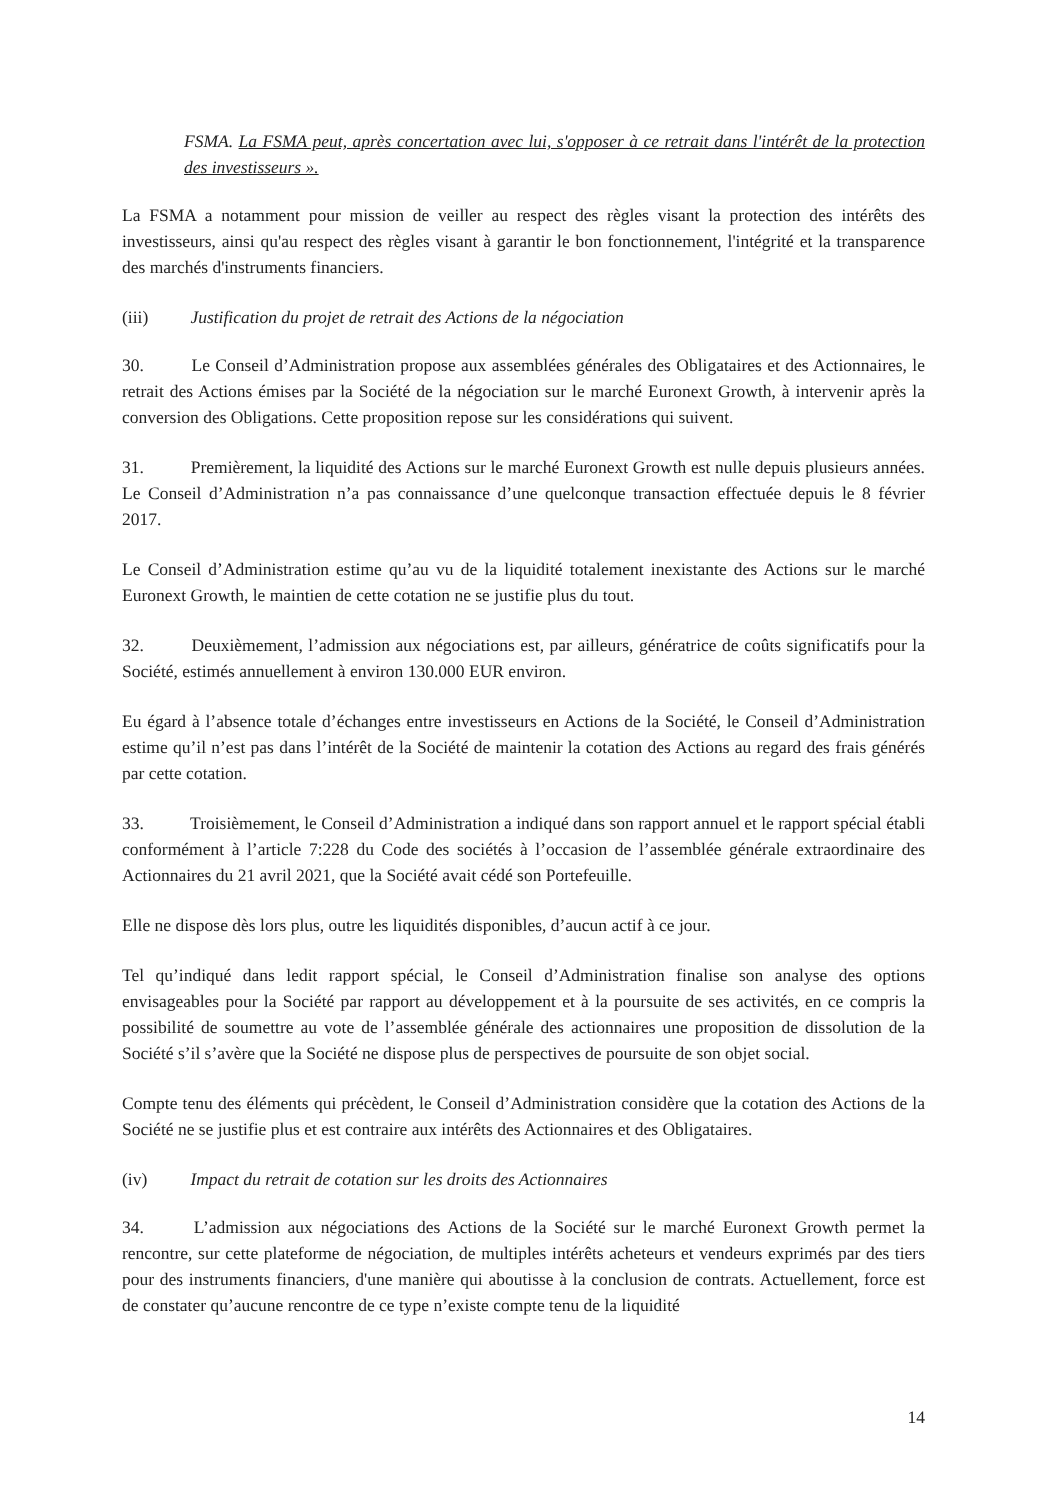FSMA. La FSMA peut, après concertation avec lui, s'opposer à ce retrait dans l'intérêt de la protection des investisseurs ».
La FSMA a notamment pour mission de veiller au respect des règles visant la protection des intérêts des investisseurs, ainsi qu'au respect des règles visant à garantir le bon fonctionnement, l'intégrité et la transparence des marchés d'instruments financiers.
(iii) Justification du projet de retrait des Actions de la négociation
30. Le Conseil d’Administration propose aux assemblées générales des Obligataires et des Actionnaires, le retrait des Actions émises par la Société de la négociation sur le marché Euronext Growth, à intervenir après la conversion des Obligations. Cette proposition repose sur les considérations qui suivent.
31. Premièrement, la liquidité des Actions sur le marché Euronext Growth est nulle depuis plusieurs années. Le Conseil d’Administration n’a pas connaissance d’une quelconque transaction effectuée depuis le 8 février 2017.
Le Conseil d’Administration estime qu’au vu de la liquidité totalement inexistante des Actions sur le marché Euronext Growth, le maintien de cette cotation ne se justifie plus du tout.
32. Deuxièmement, l’admission aux négociations est, par ailleurs, génératrice de coûts significatifs pour la Société, estimés annuellement à environ 130.000 EUR environ.
Eu égard à l’absence totale d’échanges entre investisseurs en Actions de la Société, le Conseil d’Administration estime qu’il n’est pas dans l’intérêt de la Société de maintenir la cotation des Actions au regard des frais générés par cette cotation.
33. Troisièmement, le Conseil d’Administration a indiqué dans son rapport annuel et le rapport spécial établi conformément à l’article 7:228 du Code des sociétés à l’occasion de l’assemblée générale extraordinaire des Actionnaires du 21 avril 2021, que la Société avait cédé son Portefeuille.
Elle ne dispose dès lors plus, outre les liquidités disponibles, d’aucun actif à ce jour.
Tel qu’indiqué dans ledit rapport spécial, le Conseil d’Administration finalise son analyse des options envisageables pour la Société par rapport au développement et à la poursuite de ses activités, en ce compris la possibilité de soumettre au vote de l’assemblée générale des actionnaires une proposition de dissolution de la Société s’il s’avère que la Société ne dispose plus de perspectives de poursuite de son objet social.
Compte tenu des éléments qui précèdent, le Conseil d’Administration considère que la cotation des Actions de la Société ne se justifie plus et est contraire aux intérêts des Actionnaires et des Obligataires.
(iv) Impact du retrait de cotation sur les droits des Actionnaires
34. L’admission aux négociations des Actions de la Société sur le marché Euronext Growth permet la rencontre, sur cette plateforme de négociation, de multiples intérêts acheteurs et vendeurs exprimés par des tiers pour des instruments financiers, d'une manière qui aboutisse à la conclusion de contrats. Actuellement, force est de constater qu’aucune rencontre de ce type n’existe compte tenu de la liquidité
14